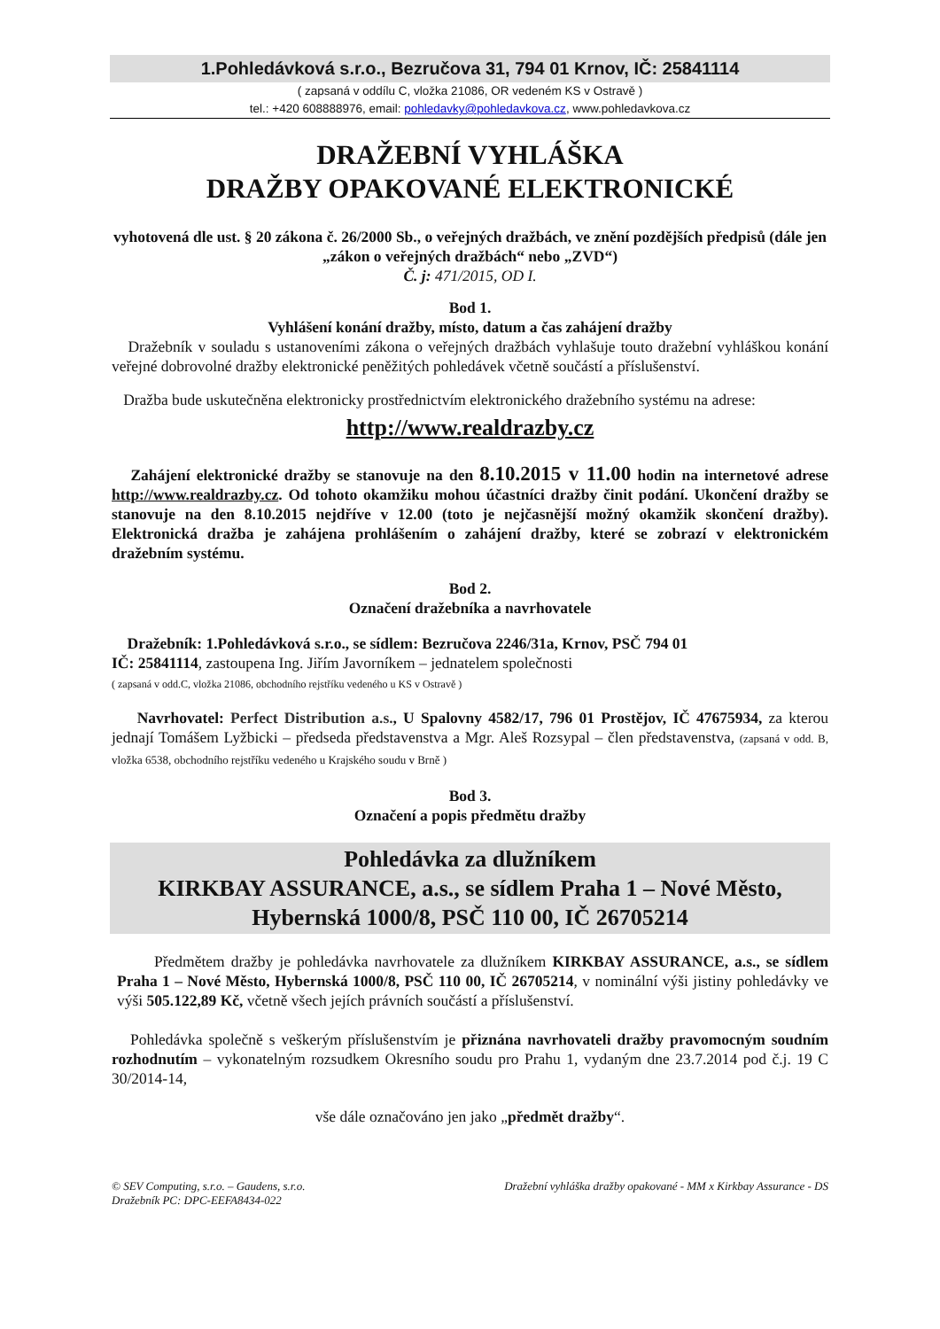1.Pohledávková s.r.o., Bezručova 31, 794 01 Krnov, IČ: 25841114
( zapsaná v oddílu C, vložka 21086, OR vedeném KS v Ostravě )
tel.: +420 608888976, email: pohledavky@pohledavkova.cz, www.pohledavkova.cz
DRAŽEBNÍ VYHLÁŠKA
DRAŽBY OPAKOVANÉ ELEKTRONICKÉ
vyhotovená dle ust. § 20 zákona č. 26/2000 Sb., o veřejných dražbách, ve znění pozdějších předpisů (dále jen „zákon o veřejných dražbách“ nebo „ZVD“)
Č. j: 471/2015, OD I.
Bod 1.
Vyhlášení konání dražby, místo, datum a čas zahájení dražby
Dražebník v souladu s ustanoveními zákona o veřejných dražbách vyhlašuje touto dražební vyhláškou konání veřejné dobrovolné dražby elektronické peněžitých pohledávek včetně součástí a příslušenství.
Dražba bude uskutečněna elektronicky prostřednictvím elektronického dražebního systému na adrese:
http://www.realdrazby.cz
Zahájení elektronické dražby se stanovuje na den 8.10.2015 v 11.00 hodin na internetové adrese http://www.realdrazby.cz. Od tohoto okamžiku mohou účastníci dražby činit podání. Ukončení dražby se stanovuje na den 8.10.2015 nejdříve v 12.00 (toto je nejčasnější možný okamžik skončení dražby). Elektronická dražba je zahájena prohlášením o zahájení dražby, které se zobrazí v elektronickém dražebním systému.
Bod 2.
Označení dražebníka a navrhovatele
Dražebník: 1.Pohledávková s.r.o., se sídlem: Bezručova 2246/31a, Krnov, PSČ 794 01
IČ: 25841114, zastoupena Ing. Jiřím Javorníkem – jednatelem společnosti
( zapsaná v odd.C, vložka 21086, obchodního rejstříku vedeného u KS v Ostravě )
Navrhovatel: Perfect Distribution a.s., U Spalovny 4582/17, 796 01 Prostějov, IČ 47675934, za kterou jednají Tomášem Lyžbicki – předseda představenstva a Mgr. Aleš Rozsypal – člen představenstva, (zapsaná v odd. B, vložka 6538, obchodního rejstříku vedeného u Krajského soudu v Brně )
Bod 3.
Označení a popis předmětu dražby
Pohledávka za dlužníkem
KIRKBAY ASSURANCE, a.s., se sídlem Praha 1 – Nové Město,
Hybernská 1000/8, PSČ 110 00, IČ 26705214
Předmětem dražby je pohledávka navrhovatele za dlužníkem KIRKBAY ASSURANCE, a.s., se sídlem Praha 1 – Nové Město, Hybernská 1000/8, PSČ 110 00, IČ 26705214, v nominální výši jistiny pohledávky ve výši 505.122,89 Kč, včetně všech jejích právních součástí a příslušenství.
Pohledávka společně s veškerým příslušenstvím je přiznána navrhovateli dražby pravomocným soudním rozhodnutím – vykonatelným rozsudkem Okresního soudu pro Prahu 1, vydaným dne 23.7.2014 pod č.j. 19 C 30/2014-14,
vše dále označováno jen jako „předmět dražby“.
© SEV Computing, s.r.o. – Gaudens, s.r.o.
Dražebník PC: DPC-EEFA8434-022
Dražební vyhláška dražby opakované - MM x Kirkbay Assurance - DS